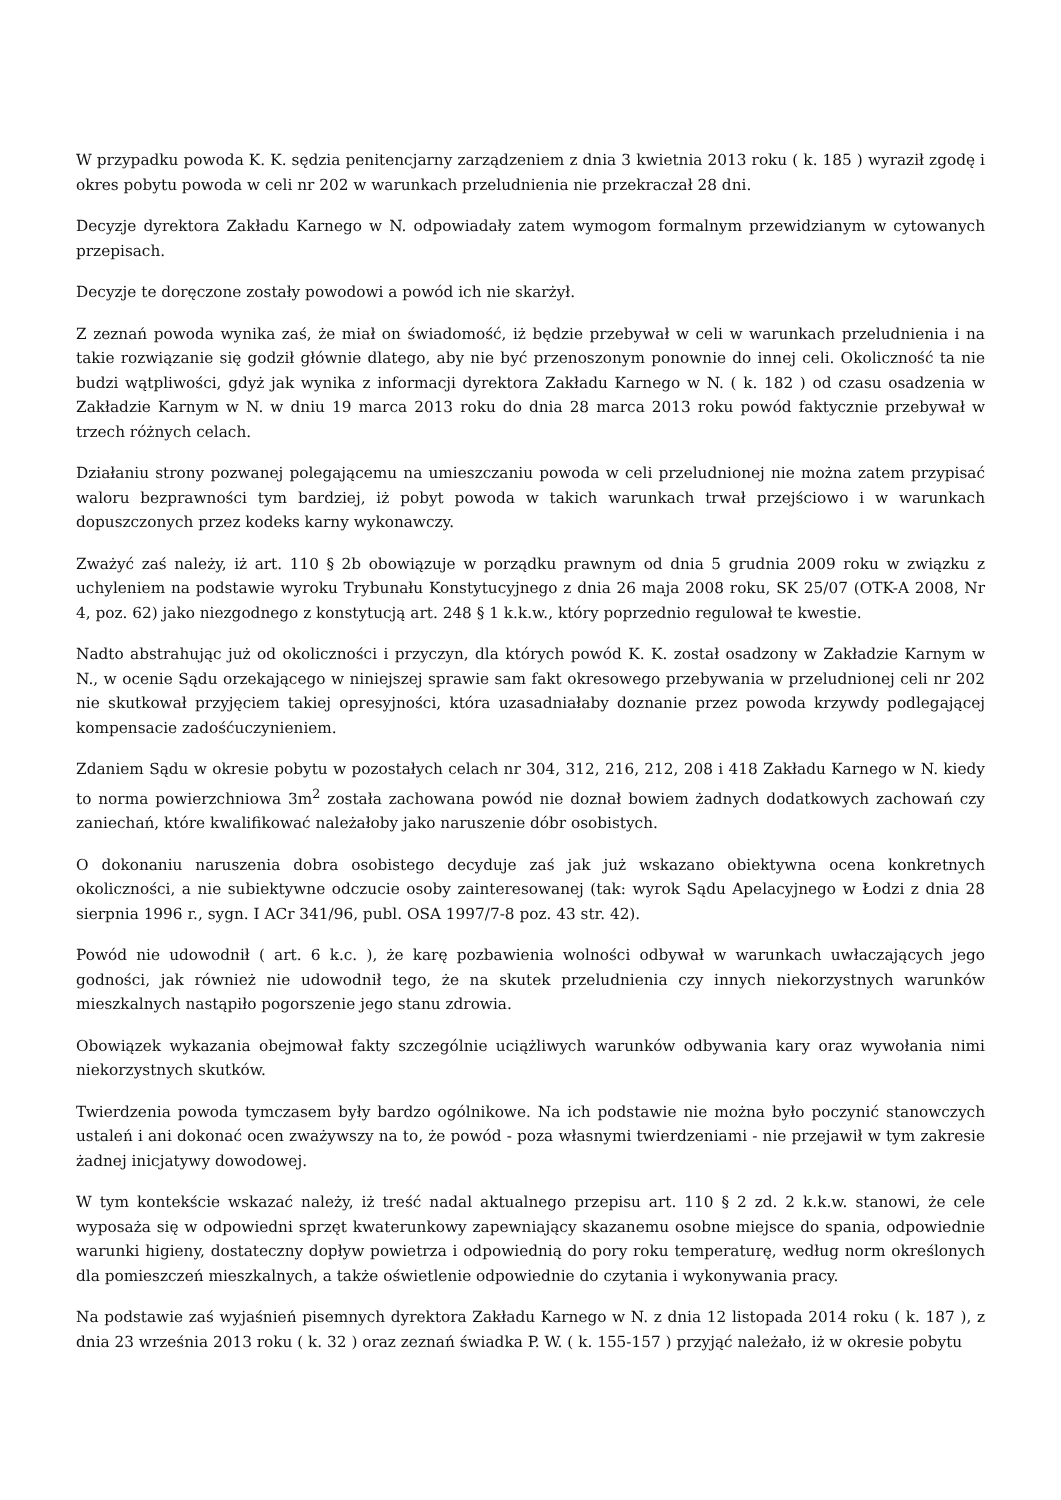W przypadku powoda K. K. sędzia penitencjarny zarządzeniem z dnia 3 kwietnia 2013 roku ( k. 185 ) wyraził zgodę i okres pobytu powoda w celi nr 202 w warunkach przeludnienia nie przekraczał 28 dni.
Decyzje dyrektora Zakładu Karnego w N. odpowiadały zatem wymogom formalnym przewidzianym w cytowanych przepisach.
Decyzje te doręczone zostały powodowi a powód ich nie skarżył.
Z zeznań powoda wynika zaś, że miał on świadomość, iż będzie przebywał w celi w warunkach przeludnienia i na takie rozwiązanie się godził głównie dlatego, aby nie być przenoszonym ponownie do innej celi. Okoliczność ta nie budzi wątpliwości, gdyż jak wynika z informacji dyrektora Zakładu Karnego w N. ( k. 182 ) od czasu osadzenia w Zakładzie Karnym w N. w dniu 19 marca 2013 roku do dnia 28 marca 2013 roku powód faktycznie przebywał w trzech różnych celach.
Działaniu strony pozwanej polegającemu na umieszczaniu powoda w celi przeludnionej nie można zatem przypisać waloru bezprawności tym bardziej, iż pobyt powoda w takich warunkach trwał przejściowo i w warunkach dopuszczonych przez kodeks karny wykonawczy.
Zważyć zaś należy, iż art. 110 § 2b obowiązuje w porządku prawnym od dnia 5 grudnia 2009 roku w związku z uchyleniem na podstawie wyroku Trybunału Konstytucyjnego z dnia 26 maja 2008 roku, SK 25/07 (OTK-A 2008, Nr 4, poz. 62) jako niezgodnego z konstytucją art. 248 § 1 k.k.w., który poprzednio regulował te kwestie.
Nadto abstrahując już od okoliczności i przyczyn, dla których powód K. K. został osadzony w Zakładzie Karnym w N., w ocenie Sądu orzekającego w niniejszej sprawie sam fakt okresowego przebywania w przeludnionej celi nr 202 nie skutkował przyjęciem takiej opresyjności, która uzasadniałaby doznanie przez powoda krzywdy podlegającej kompensacie zadośćuczynieniem.
Zdaniem Sądu w okresie pobytu w pozostałych celach nr 304, 312, 216, 212, 208 i 418 Zakładu Karnego w N. kiedy to norma powierzchniowa 3m<sup>2</sup> została zachowana powód nie doznał bowiem żadnych dodatkowych zachowań czy zaniechań, które kwalifikować należałoby jako naruszenie dóbr osobistych.
O dokonaniu naruszenia dobra osobistego decyduje zaś jak już wskazano obiektywna ocena konkretnych okoliczności, a nie subiektywne odczucie osoby zainteresowanej (tak: wyrok Sądu Apelacyjnego w Łodzi z dnia 28 sierpnia 1996 r., sygn. I ACr 341/96, publ. OSA 1997/7-8 poz. 43 str. 42).
Powód nie udowodnił ( art. 6 k.c. ), że karę pozbawienia wolności odbywał w warunkach uwłaczających jego godności, jak również nie udowodnił tego, że na skutek przeludnienia czy innych niekorzystnych warunków mieszkalnych nastąpiło pogorszenie jego stanu zdrowia.
Obowiązek wykazania obejmował fakty szczególnie uciążliwych warunków odbywania kary oraz wywołania nimi niekorzystnych skutków.
Twierdzenia powoda tymczasem były bardzo ogólnikowe. Na ich podstawie nie można było poczynić stanowczych ustaleń i ani dokonać ocen zważywszy na to, że powód - poza własnymi twierdzeniami - nie przejawił w tym zakresie żadnej inicjatywy dowodowej.
W tym kontekście wskazać należy, iż treść nadal aktualnego przepisu art. 110 § 2 zd. 2 k.k.w. stanowi, że cele wyposaża się w odpowiedni sprzęt kwaterunkowy zapewniający skazanemu osobne miejsce do spania, odpowiednie warunki higieny, dostateczny dopływ powietrza i odpowiednią do pory roku temperaturę, według norm określonych dla pomieszczeń mieszkalnych, a także oświetlenie odpowiednie do czytania i wykonywania pracy.
Na podstawie zaś wyjaśnień pisemnych dyrektora Zakładu Karnego w N. z dnia 12 listopada 2014 roku ( k. 187 ), z dnia 23 września 2013 roku ( k. 32 ) oraz zeznań świadka P. W. ( k. 155-157 ) przyjąć należało, iż w okresie pobytu